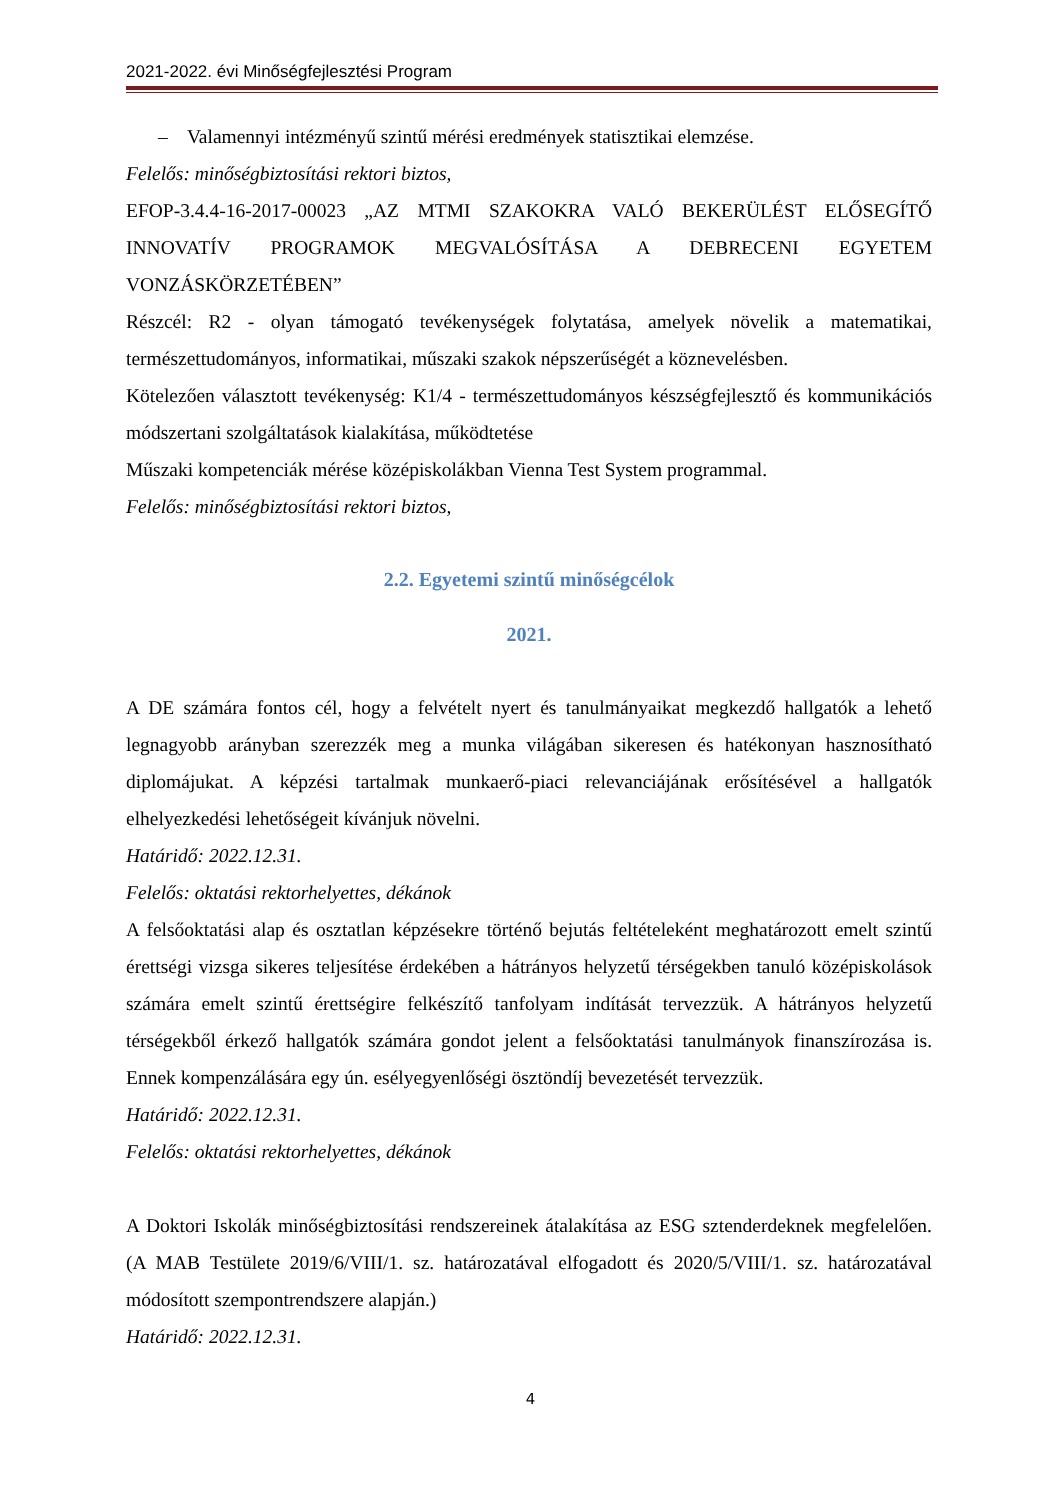2021-2022. évi Minőségfejlesztési Program
– Valamennyi intézményű szintű mérési eredmények statisztikai elemzése.
Felelős: minőségbiztosítási rektori biztos,
EFOP-3.4.4-16-2017-00023 „AZ MTMI SZAKOKRA VALÓ BEKERÜLÉST ELŐSEGÍTŐ INNOVATÍV PROGRAMOK MEGVALÓSÍTÁSA A DEBRECENI EGYETEM VONZÁSKÖRZETÉBEN”
Részcél: R2 - olyan támogató tevékenységek folytatása, amelyek növelik a matematikai, természettudományos, informatikai, műszaki szakok népszerűségét a köznevelésben.
Kötelezően választott tevékenység: K1/4 - természettudományos készségfejlesztő és kommunikációs módszertani szolgáltatások kialakítása, működtetése
Műszaki kompetenciák mérése középiskolákban Vienna Test System programmal.
Felelős: minőségbiztosítási rektori biztos,
2.2. Egyetemi szintű minőségcélok
2021.
A DE számára fontos cél, hogy a felvételt nyert és tanulmányaikat megkezdő hallgatók a lehető legnagyobb arányban szerezzék meg a munka világában sikeresen és hatékonyan hasznosítható diplomájukat. A képzési tartalmak munkaerő-piaci relevanciájának erősítésével a hallgatók elhelyezkedési lehetőségeit kívánjuk növelni.
Határidő: 2022.12.31.
Felelős: oktatási rektorhelyettes, dékánok
A felsőoktatási alap és osztatlan képzésekre történő bejutás feltételeként meghatározott emelt szintű érettségi vizsga sikeres teljesítése érdekében a hátrányos helyzetű térségekben tanuló középiskolások számára emelt szintű érettségire felkészítő tanfolyam indítását tervezzük. A hátrányos helyzetű térségekből érkező hallgatók számára gondot jelent a felsőoktatási tanulmányok finanszírozása is. Ennek kompenzálására egy ún. esélyegyenlőségi ösztöndíj bevezetését tervezzük.
Határidő: 2022.12.31.
Felelős: oktatási rektorhelyettes, dékánok
A Doktori Iskolák minőségbiztosítási rendszereinek átalakítása az ESG sztenderdeknek megfelelően. (A MAB Testülete 2019/6/VIII/1. sz. határozatával elfogadott és 2020/5/VIII/1. sz. határozatával módosított szempontrendszere alapján.)
Határidő: 2022.12.31.
4